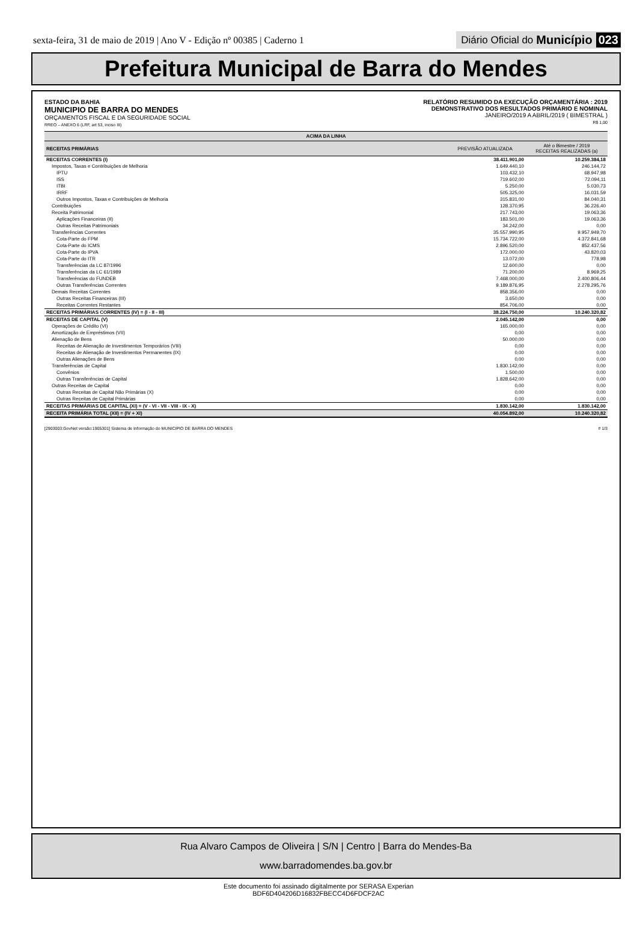sexta-feira, 31 de maio de 2019 | Ano V - Edição nº 00385 | Caderno 1
Diário Oficial do Município 023
Prefeitura Municipal de Barra do Mendes
ESTADO DA BAHIA
MUNICIPIO DE BARRA DO MENDES
ORÇAMENTOS FISCAL E DA SEGURIDADE SOCIAL
RREO – ANEXO 6 (LRF, art 53, inciso III)
RELATÓRIO RESUMIDO DA EXECUÇÃO ORÇAMENTÁRIA : 2019
DEMONSTRATIVO DOS RESULTADOS PRIMÁRIO E NOMINAL
JANEIRO/2019 A ABRIL/2019 ( BIMESTRAL )
R$ 1,00
| ACIMA DA LINHA | | |
| --- | --- | --- |
| RECEITAS PRIMÁRIAS | PREVISÃO ATUALIZADA | Até o Bimestre / 2019 RECEITAS REALIZADAS (a) |
| RECEITAS CORRENTES (I) | 38.411.901,00 | 10.259.384,18 |
| Impostos, Taxas e Contribuições de Melhoria | 1.649.440,10 | 246.144,72 |
| IPTU | 103.432,10 | 68.947,98 |
| ISS | 719.602,00 | 72.094,11 |
| ITBI | 5.250,00 | 5.030,73 |
| IRRF | 505.325,00 | 16.031,59 |
| Outros Impostos, Taxas e Contribuições de Melhoria | 315.831,00 | 84.040,31 |
| Contribuições | 128.370,95 | 36.226,40 |
| Receita Patrimonial | 217.743,00 | 19.063,36 |
| Aplicações Financeiras (II) | 183.501,00 | 19.063,36 |
| Outras Receitas Patrimoniais | 34.242,00 | 0,00 |
| Transferências Correntes | 35.557.990,95 | 9.957.949,70 |
| Cota-Parte do FPM | 15.734.722,00 | 4.372.841,68 |
| Cota-Parte do ICMS | 2.896.520,00 | 852.437,56 |
| Cota-Parte do IPVA | 172.000,00 | 43.820,03 |
| Cota-Parte do ITR | 13.072,00 | 778,98 |
| Transferências da LC 87/1996 | 12.600,00 | 0,00 |
| Transferências da LC 61/1989 | 71.200,00 | 8.969,25 |
| Transferências do FUNDEB | 7.468.000,00 | 2.400.806,44 |
| Outras Transferências Correntes | 9.189.876,95 | 2.278.295,76 |
| Demais Receitas Correntes | 858.356,00 | 0,00 |
| Outras Receitas Financeiras (III) | 3.650,00 | 0,00 |
| Receitas Correntes Restantes | 854.706,00 | 0,00 |
| RECEITAS PRIMÁRIAS CORRENTES (IV) = (I - II - III) | 38.224.750,00 | 10.240.320,82 |
| RECEITAS DE CAPITAL (V) | 2.045.142,00 | 0,00 |
| Operações de Crédito (VI) | 165.000,00 | 0,00 |
| Amortização de Empréstimos (VII) | 0,00 | 0,00 |
| Alienação de Bens | 50.000,00 | 0,00 |
| Receitas de Alienação de Investimentos Temporários (VIII) | 0,00 | 0,00 |
| Receitas de Alienação de Investimentos Permanentes (IX) | 0,00 | 0,00 |
| Outras Alienações de Bens | 0,00 | 0,00 |
| Transferências de Capital | 1.830.142,00 | 0,00 |
| Convênios | 1.500,00 | 0,00 |
| Outras Transferências de Capital | 1.828.642,00 | 0,00 |
| Outras Receitas de Capital | 0,00 | 0,00 |
| Outras Receitas de Capital Não Primárias (X) | 0,00 | 0,00 |
| Outras Receitas de Capital Primárias | 0,00 | 0,00 |
| RECEITAS PRIMÁRIAS DE CAPITAL (XI) = (V - VI - VII - VIII - IX - X) | 1.830.142,00 | 1.830.142,00 |
| RECEITA PRIMÁRIA TOTAL (XII) = (IV + XI) | 40.054.892,00 | 10.240.320,82 |
[2903003:GovNet versão:1905301] Sistema de Informação do MUNICIPIO DE BARRA DO MENDES # 1/3
Rua Alvaro Campos de Oliveira | S/N | Centro | Barra do Mendes-Ba
www.barradomendes.ba.gov.br
Este documento foi assinado digitalmente por SERASA Experian
BDF6D404206D16832FBECC4D6FDCF2AC